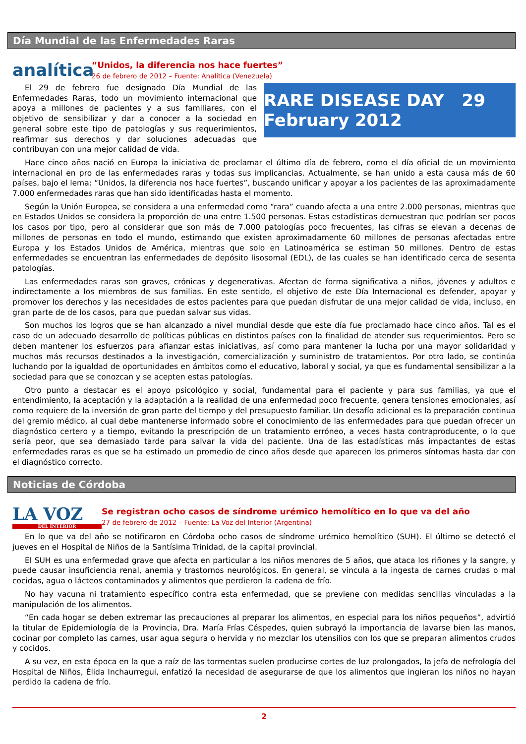Día Mundial de las Enfermedades Raras
analítica
“Unidos, la diferencia nos hace fuertes”
26 de febrero de 2012 – Fuente: Analítica (Venezuela)
RARE DISEASE DAY 29 February 2012
El 29 de febrero fue designado Día Mundial de las Enfermedades Raras, todo un movimiento internacional que apoya a millones de pacientes y a sus familiares, con el objetivo de sensibilizar y dar a conocer a la sociedad en general sobre este tipo de patologías y sus requerimientos, reafirmar sus derechos y dar soluciones adecuadas que contribuyan con una mejor calidad de vida.
Hace cinco años nació en Europa la iniciativa de proclamar el último día de febrero, como el día oficial de un movimiento internacional en pro de las enfermedades raras y todas sus implicancias. Actualmente, se han unido a esta causa más de 60 países, bajo el lema: “Unidos, la diferencia nos hace fuertes”, buscando unificar y apoyar a los pacientes de las aproximadamente 7.000 enfermedades raras que han sido identificadas hasta el momento.
Según la Unión Europea, se considera a una enfermedad como “rara” cuando afecta a una entre 2.000 personas, mientras que en Estados Unidos se considera la proporción de una entre 1.500 personas. Estas estadísticas demuestran que podrían ser pocos los casos por tipo, pero al considerar que son más de 7.000 patologías poco frecuentes, las cifras se elevan a decenas de millones de personas en todo el mundo, estimando que existen aproximadamente 60 millones de personas afectadas entre Europa y los Estados Unidos de América, mientras que solo en Latinoamérica se estiman 50 millones. Dentro de estas enfermedades se encuentran las enfermedades de depósito lisosomal (EDL), de las cuales se han identificado cerca de sesenta patologías.
Las enfermedades raras son graves, crónicas y degenerativas. Afectan de forma significativa a niños, jóvenes y adultos e indirectamente a los miembros de sus familias. En este sentido, el objetivo de este Día Internacional es defender, apoyar y promover los derechos y las necesidades de estos pacientes para que puedan disfrutar de una mejor calidad de vida, incluso, en gran parte de de los casos, para que puedan salvar sus vidas.
Son muchos los logros que se han alcanzado a nivel mundial desde que este día fue proclamado hace cinco años. Tal es el caso de un adecuado desarrollo de políticas públicas en distintos países con la finalidad de atender sus requerimientos. Pero se deben mantener los esfuerzos para afianzar estas iniciativas, así como para mantener la lucha por una mayor solidaridad y muchos más recursos destinados a la investigación, comercialización y suministro de tratamientos. Por otro lado, se continúa luchando por la igualdad de oportunidades en ámbitos como el educativo, laboral y social, ya que es fundamental sensibilizar a la sociedad para que se conozcan y se acepten estas patologías.
Otro punto a destacar es el apoyo psicológico y social, fundamental para el paciente y para sus familias, ya que el entendimiento, la aceptación y la adaptación a la realidad de una enfermedad poco frecuente, genera tensiones emocionales, así como requiere de la inversión de gran parte del tiempo y del presupuesto familiar. Un desafío adicional es la preparación continua del gremio médico, al cual debe mantenerse informado sobre el conocimiento de las enfermedades para que puedan ofrecer un diagnóstico certero y a tiempo, evitando la prescripción de un tratamiento erróneo, a veces hasta contraproducente, o lo que sería peor, que sea demasiado tarde para salvar la vida del paciente. Una de las estadísticas más impactantes de estas enfermedades raras es que se ha estimado un promedio de cinco años desde que aparecen los primeros síntomas hasta dar con el diagnóstico correcto.
Noticias de Córdoba
LA VOZ
DEL INTERIOR
Se registran ocho casos de síndrome urémico hemolítico en lo que va del año
27 de febrero de 2012 – Fuente: La Voz del Interior (Argentina)
En lo que va del año se notificaron en Córdoba ocho casos de síndrome urémico hemolítico (SUH). El último se detectó el jueves en el Hospital de Niños de la Santísima Trinidad, de la capital provincial.
El SUH es una enfermedad grave que afecta en particular a los niños menores de 5 años, que ataca los riñones y la sangre, y puede causar insuficiencia renal, anemia y trastornos neurológicos. En general, se vincula a la ingesta de carnes crudas o mal cocidas, agua o lácteos contaminados y alimentos que perdieron la cadena de frío.
No hay vacuna ni tratamiento específico contra esta enfermedad, que se previene con medidas sencillas vinculadas a la manipulación de los alimentos.
“En cada hogar se deben extremar las precauciones al preparar los alimentos, en especial para los niños pequeños”, advirtió la titular de Epidemiología de la Provincia, Dra. María Frías Céspedes, quien subrayó la importancia de lavarse bien las manos, cocinar por completo las carnes, usar agua segura o hervida y no mezclar los utensilios con los que se preparan alimentos crudos y cocidos.
A su vez, en esta época en la que a raíz de las tormentas suelen producirse cortes de luz prolongados, la jefa de nefrología del Hospital de Niños, Élida Inchaurregui, enfatizó la necesidad de asegurarse de que los alimentos que ingieran los niños no hayan perdido la cadena de frío.
2